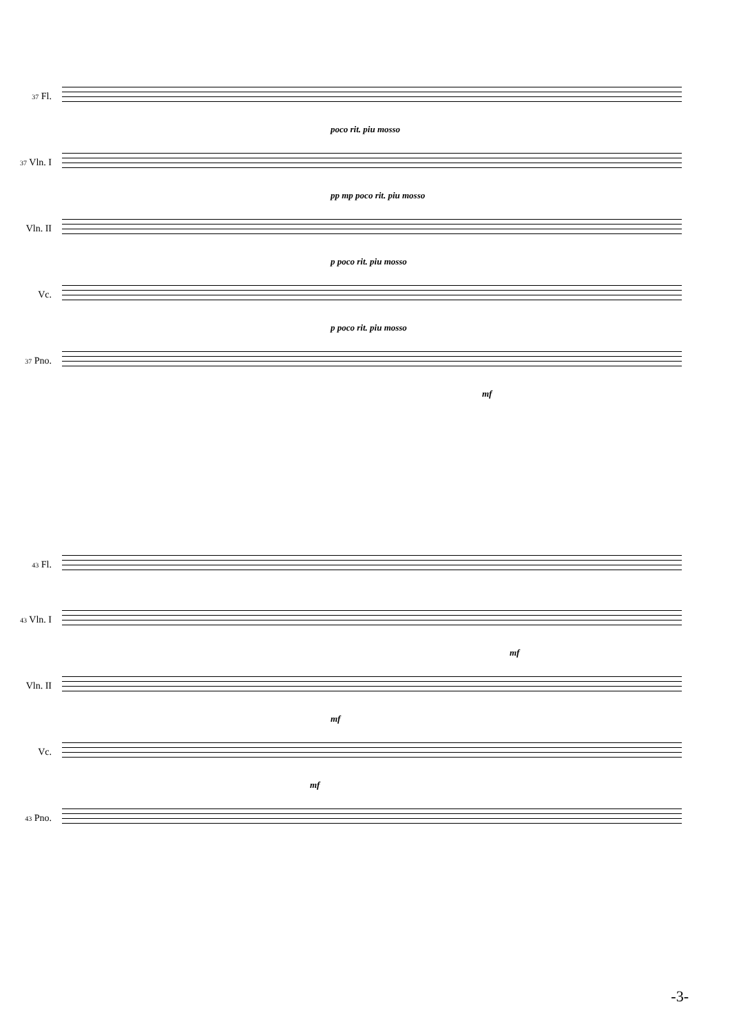37 Fl.
poco rit. piu mosso
37 Vln. I
pp mp poco rit. piu mosso
Vln. II
p poco rit. piu mosso
Vc.
p poco rit. piu mosso
37 Pno.
mf
43 Fl.
43 Vln. I
mf
Vln. II
mf
Vc.
mf
43 Pno.
-3-